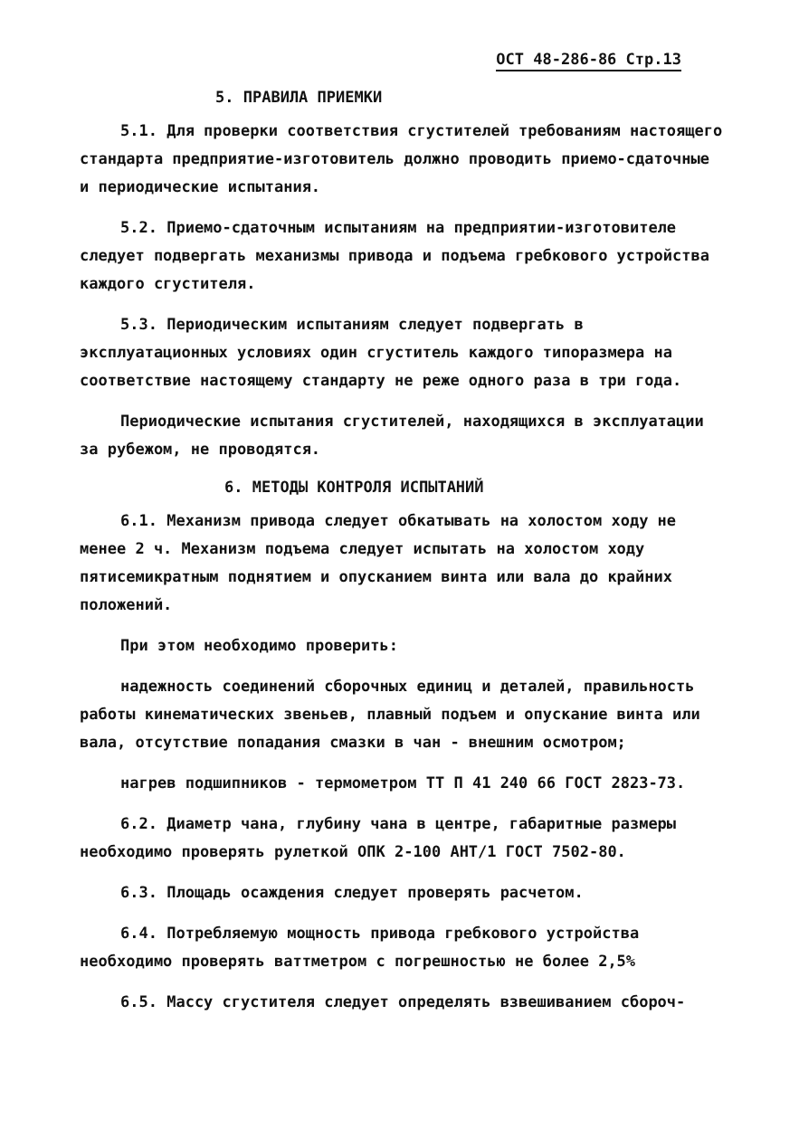ОСТ 48-286-86 Стр.13
5. ПРАВИЛА ПРИЕМКИ
5.1. Для проверки соответствия сгустителей требованиям настоящего стандарта предприятие-изготовитель должно проводить приемо-сдаточные и периодические испытания.
5.2. Приемо-сдаточным испытаниям на предприятии-изготовителе следует подвергать механизмы привода и подъема гребкового устройства каждого сгустителя.
5.3. Периодическим испытаниям следует подвергать в эксплуатационных условиях один сгуститель каждого типоразмера на соответствие настоящему стандарту не реже одного раза в три года.
Периодические испытания сгустителей, находящихся в эксплуатации за рубежом, не проводятся.
6. МЕТОДЫ КОНТРОЛЯ ИСПЫТАНИЙ
6.1. Механизм привода следует обкатывать на холостом ходу не менее 2 ч. Механизм подъема следует испытать на холостом ходу пятисемикратным поднятием и опусканием винта или вала до крайних положений.
При этом необходимо проверить:
надежность соединений сборочных единиц и деталей, правильность работы кинематических звеньев, плавный подъем и опускание винта или вала, отсутствие попадания смазки в чан - внешним осмотром;
нагрев подшипников - термометром ТТ П 41 240 66 ГОСТ 2823-73.
6.2. Диаметр чана, глубину чана в центре, габаритные размеры необходимо проверять рулеткой ОПК 2-100 АНТ/1 ГОСТ 7502-80.
6.3. Площадь осаждения следует проверять расчетом.
6.4. Потребляемую мощность привода гребкового устройства необходимо проверять ваттметром с погрешностью не более 2,5%
6.5. Массу сгустителя следует определять взвешиванием сбороч-